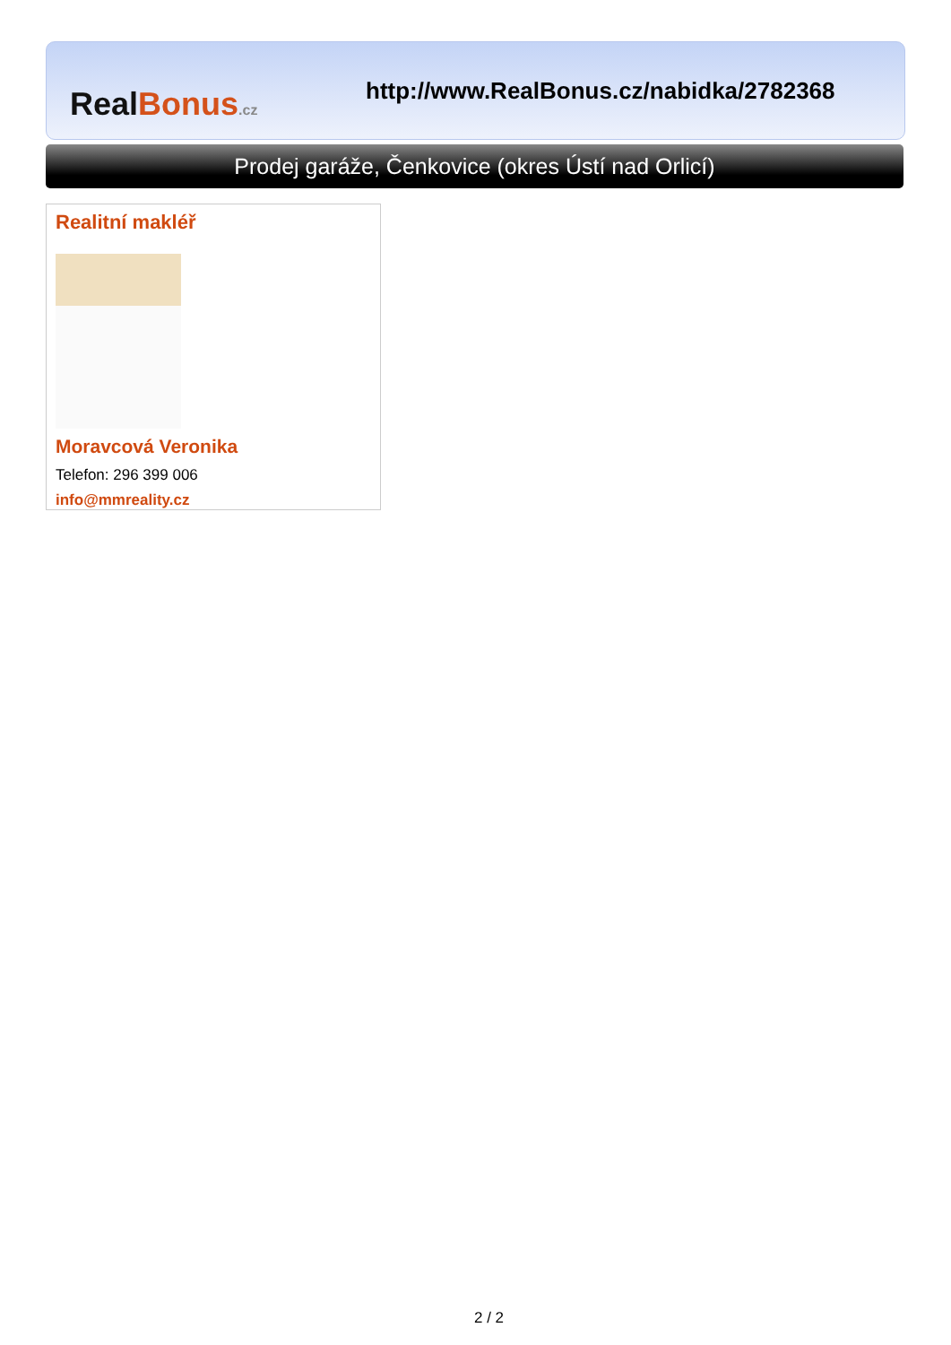Real Bonus.cz
http://www.RealBonus.cz/nabidka/2782368
Prodej garáže, Čenkovice (okres Ústí nad Orlicí)
Realitní makléř
Moravcová Veronika
Telefon: 296 399 006
info@mmreality.cz
2 / 2